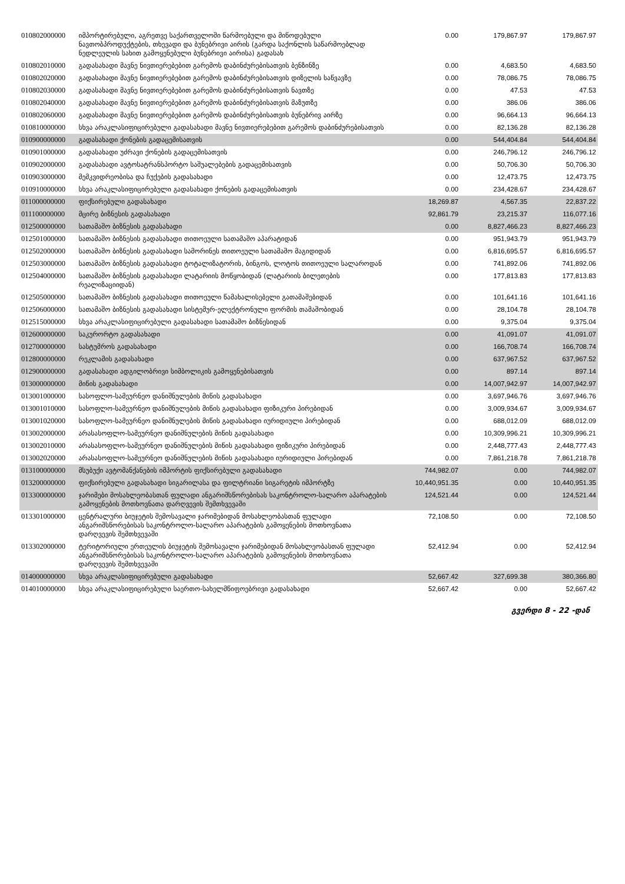| 010802000000 | იმპორტირებული, აგრეთვე საქართველოში წარმოებული და მიწოდებული ნავთობპროდუქტების, თხევადი და ბუნებრივი აირის (გარდა საქონლის საწარმოებლად ნედლეულის სახით გამოყენებული ბუნებრივი აირისა) გადასახ | 0.00 | 179,867.97 | 179,867.97 |
| 010802010000 | გადასახადი მავნე ნივთიერებებით გარემოს დაბინძურებისათვის ბენზინზე | 0.00 | 4,683.50 | 4,683.50 |
| 010802020000 | გადასახადი მავნე ნივთიერებებით გარემოს დაბინძურებისათვის დიზელის საწვავზე | 0.00 | 78,086.75 | 78,086.75 |
| 010802030000 | გადასახადი მავნე ნივთიერებებით გარემოს დაბინძურებისათვის ნავთზე | 0.00 | 47.53 | 47.53 |
| 010802040000 | გადასახადი მავნე ნივთიერებებით გარემოს დაბინძურებისათვის მაზუთზე | 0.00 | 386.06 | 386.06 |
| 010802060000 | გადასახადი მავნე ნივთიერებებით გარემოს დაბინძურებისათვის ბუნებრივ აირზე | 0.00 | 96,664.13 | 96,664.13 |
| 010810000000 | სხვა არაკლასიფიცირებული გადასახადი მავნე ნივთიერებებით გარემოს დაბინძურებისათვის | 0.00 | 82,136.28 | 82,136.28 |
| 010900000000 | გადასახადი ქონების გადაცემისათვის | 0.00 | 544,404.84 | 544,404.84 |
| 010901000000 | გადასახადი უძრავი ქონების გადაცემისათვის | 0.00 | 246,796.12 | 246,796.12 |
| 010902000000 | გადასახადი ავტოსატრანსპორტო საშუალებების გადაცემისათვის | 0.00 | 50,706.30 | 50,706.30 |
| 010903000000 | მემკვიდრეობისა და ჩუქების გადასახადი | 0.00 | 12,473.75 | 12,473.75 |
| 010910000000 | სხვა არაკლასიფიცირებული გადასახადი ქონების გადაცემისათვის | 0.00 | 234,428.67 | 234,428.67 |
| 011000000000 | ფიქსირებული გადასახადი | 18,269.87 | 4,567.35 | 22,837.22 |
| 011100000000 | მცირე ბიზნესის გადასახადი | 92,861.79 | 23,215.37 | 116,077.16 |
| 012500000000 | სათამაშო ბიზნესის გადასახადი | 0.00 | 8,827,466.23 | 8,827,466.23 |
| 012501000000 | სათამაშო ბიზნესის გადასახადი თითოეული სათამაშო აპარატიდან | 0.00 | 951,943.79 | 951,943.79 |
| 012502000000 | სათამაშო ბიზნესის გადასახადი სამორინეს თითოეული სათამაშო მაგიდიდან | 0.00 | 6,816,695.57 | 6,816,695.57 |
| 012503000000 | სათამაშო ბიზნესის გადასახადი ტოტალიზატორის, ბინგოს, ლოტოს თითოეული სალაროდან | 0.00 | 741,892.06 | 741,892.06 |
| 012504000000 | სათამაშო ბიზნესის გადასახადი ლატარიის მოწყობიდან (ლატარიის ბილეთების რეალიზაციიდან) | 0.00 | 177,813.83 | 177,813.83 |
| 012505000000 | სათამაშო ბიზნესის გადასახადი თითოეული წამახალისებელი გათამაშებიდან | 0.00 | 101,641.16 | 101,641.16 |
| 012506000000 | სათამაშო ბიზნესის გადასახადი სისტემურ-ელექტრონული ფორმის თამაშობიდან | 0.00 | 28,104.78 | 28,104.78 |
| 012515000000 | სხვა არაკლასიფიცირებული გადასახადი სათამაშო ბიზნესიდან | 0.00 | 9,375.04 | 9,375.04 |
| 012600000000 | საკურორტო გადასახადი | 0.00 | 41,091.07 | 41,091.07 |
| 012700000000 | სასტუმროს გადასახადი | 0.00 | 166,708.74 | 166,708.74 |
| 012800000000 | რეკლამის გადასახადი | 0.00 | 637,967.52 | 637,967.52 |
| 012900000000 | გადასახადი ადგილობრივი სიმბოლიკის გამოყენებისათვის | 0.00 | 897.14 | 897.14 |
| 013000000000 | მიწის გადასახადი | 0.00 | 14,007,942.97 | 14,007,942.97 |
| 013001000000 | სასოფლო-სამეურნეო დანიშნულების მიწის გადასახადი | 0.00 | 3,697,946.76 | 3,697,946.76 |
| 013001010000 | სასოფლო-სამეურნეო დანიშნულების მიწის გადასახადი ფიზიკური პირებიდან | 0.00 | 3,009,934.67 | 3,009,934.67 |
| 013001020000 | სასოფლო-სამეურნეო დანიშნულების მიწის გადასახადი იურიდიული პირებიდან | 0.00 | 688,012.09 | 688,012.09 |
| 013002000000 | არასასოფლო-სამეურნეო დანიშნულების მიწის გადასახადი | 0.00 | 10,309,996.21 | 10,309,996.21 |
| 013002010000 | არასასოფლო-სამეურნეო დანიშნულების მიწის გადასახადი ფიზიკური პირებიდან | 0.00 | 2,448,777.43 | 2,448,777.43 |
| 013002020000 | არასასოფლო-სამეურნეო დანიშნულების მიწის გადასახადი იურიდიული პირებიდან | 0.00 | 7,861,218.78 | 7,861,218.78 |
| 013100000000 | მსუბუქი ავტომანქანების იმპორტის ფიქსირებული გადასახადი | 744,982.07 | 0.00 | 744,982.07 |
| 013200000000 | ფიქსირებული გადასახადი სიგარილასა და ფილტრიანი სიგარეტის იმპორტზე | 10,440,951.35 | 0.00 | 10,440,951.35 |
| 013300000000 | ჯარიმები მოსახლეობასთან ფულადი ანგარიშსწორებისას საკონტროლო-სალარო აპარატების გამოყენების მოთხოვნათა დარღვევის შემთხვევაში | 124,521.44 | 0.00 | 124,521.44 |
| 013301000000 | ცენტრალური ბიუჯეტის შემოსავალი ჯარიმებიდან მოსახლეობასთან ფულადი ანგარიშსწორებისას საკონტროლო-სალარო აპარატების გამოყენების მოთხოვნათა დარღვევის შემთხვევაში | 72,108.50 | 0.00 | 72,108.50 |
| 013302000000 | ტერიტორიული ერთეულის ბიუჯეტის შემოსავალი ჯარიმებიდან მოსახლეობასთან ფულადი ანგარიშსწორებისას საკონტროლო-სალარო აპარატების გამოყენების მოთხოვნათა დარღვევის შემთხვევაში | 52,412.94 | 0.00 | 52,412.94 |
| 014000000000 | სხვა არაკლასიფიცირებული გადასახადი | 52,667.42 | 327,699.38 | 380,366.80 |
| 014010000000 | სხვა არაკლასიფიცირებული საერთო-სახელმწიფოებრივი გადასახადი | 52,667.42 | 0.00 | 52,667.42 |
გვერდი 8 - 22 -დან